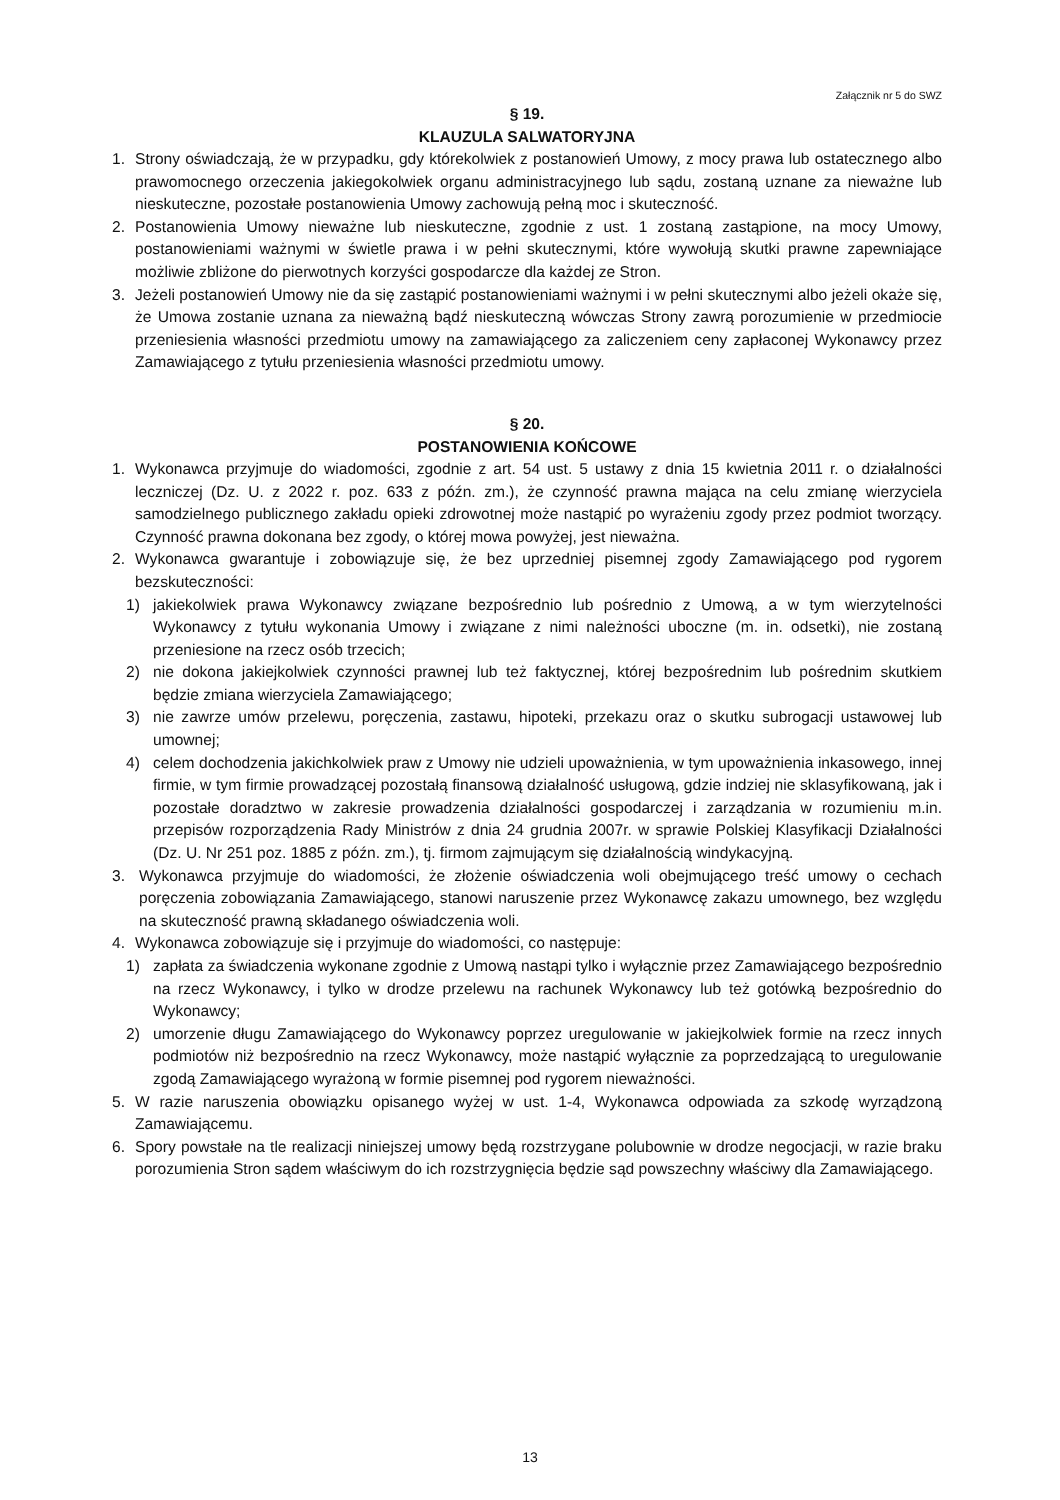Załącznik nr 5 do SWZ
§ 19.
KLAUZULA SALWATORYJNA
1. Strony oświadczają, że w przypadku, gdy którekolwiek z postanowień Umowy, z mocy prawa lub ostatecznego albo prawomocnego orzeczenia jakiegokolwiek organu administracyjnego lub sądu, zostaną uznane za nieważne lub nieskuteczne, pozostałe postanowienia Umowy zachowują pełną moc i skuteczność.
2. Postanowienia Umowy nieważne lub nieskuteczne, zgodnie z ust. 1 zostaną zastąpione, na mocy Umowy, postanowieniami ważnymi w świetle prawa i w pełni skutecznymi, które wywołują skutki prawne zapewniające możliwie zbliżone do pierwotnych korzyści gospodarcze dla każdej ze Stron.
3. Jeżeli postanowień Umowy nie da się zastąpić postanowieniami ważnymi i w pełni skutecznymi albo jeżeli okaże się, że Umowa zostanie uznana za nieważną bądź nieskuteczną wówczas Strony zawrą porozumienie w przedmiocie przeniesienia własności przedmiotu umowy na zamawiającego za zaliczeniem ceny zapłaconej Wykonawcy przez Zamawiającego z tytułu przeniesienia własności przedmiotu umowy.
§ 20.
POSTANOWIENIA KOŃCOWE
1. Wykonawca przyjmuje do wiadomości, zgodnie z art. 54 ust. 5 ustawy z dnia 15 kwietnia 2011 r. o działalności leczniczej (Dz. U. z 2022 r. poz. 633 z późn. zm.), że czynność prawna mająca na celu zmianę wierzyciela samodzielnego publicznego zakładu opieki zdrowotnej może nastąpić po wyrażeniu zgody przez podmiot tworzący. Czynność prawna dokonana bez zgody, o której mowa powyżej, jest nieważna.
2. Wykonawca gwarantuje i zobowiązuje się, że bez uprzedniej pisemnej zgody Zamawiającego pod rygorem bezskuteczności:
1) jakiekolwiek prawa Wykonawcy związane bezpośrednio lub pośrednio z Umową, a w tym wierzytelności Wykonawcy z tytułu wykonania Umowy i związane z nimi należności uboczne (m. in. odsetki), nie zostaną przeniesione na rzecz osób trzecich;
2) nie dokona jakiejkolwiek czynności prawnej lub też faktycznej, której bezpośrednim lub pośrednim skutkiem będzie zmiana wierzyciela Zamawiającego;
3) nie zawrze umów przelewu, poręczenia, zastawu, hipoteki, przekazu oraz o skutku subrogacji ustawowej lub umownej;
4) celem dochodzenia jakichkolwiek praw z Umowy nie udzieli upoważnienia, w tym upoważnienia inkasowego, innej firmie, w tym firmie prowadzącej pozostałą finansową działalność usługową, gdzie indziej nie sklasyfikowaną, jak i pozostałe doradztwo w zakresie prowadzenia działalności gospodarczej i zarządzania w rozumieniu m.in. przepisów rozporządzenia Rady Ministrów z dnia 24 grudnia 2007r. w sprawie Polskiej Klasyfikacji Działalności (Dz. U. Nr 251 poz. 1885 z późn. zm.), tj. firmom zajmującym się działalnością windykacyjną.
3. Wykonawca przyjmuje do wiadomości, że złożenie oświadczenia woli obejmującego treść umowy o cechach poręczenia zobowiązania Zamawiającego, stanowi naruszenie przez Wykonawcę zakazu umownego, bez względu na skuteczność prawną składanego oświadczenia woli.
4. Wykonawca zobowiązuje się i przyjmuje do wiadomości, co następuje:
1) zapłata za świadczenia wykonane zgodnie z Umową nastąpi tylko i wyłącznie przez Zamawiającego bezpośrednio na rzecz Wykonawcy, i tylko w drodze przelewu na rachunek Wykonawcy lub też gotówką bezpośrednio do Wykonawcy;
2) umorzenie długu Zamawiającego do Wykonawcy poprzez uregulowanie w jakiejkolwiek formie na rzecz innych podmiotów niż bezpośrednio na rzecz Wykonawcy, może nastąpić wyłącznie za poprzedzającą to uregulowanie zgodą Zamawiającego wyrażoną w formie pisemnej pod rygorem nieważności.
5. W razie naruszenia obowiązku opisanego wyżej w ust. 1-4, Wykonawca odpowiada za szkodę wyrządzoną Zamawiającemu.
6. Spory powstałe na tle realizacji niniejszej umowy będą rozstrzygane polubownie w drodze negocjacji, w razie braku porozumienia Stron sądem właściwym do ich rozstrzygnięcia będzie sąd powszechny właściwy dla Zamawiającego.
13